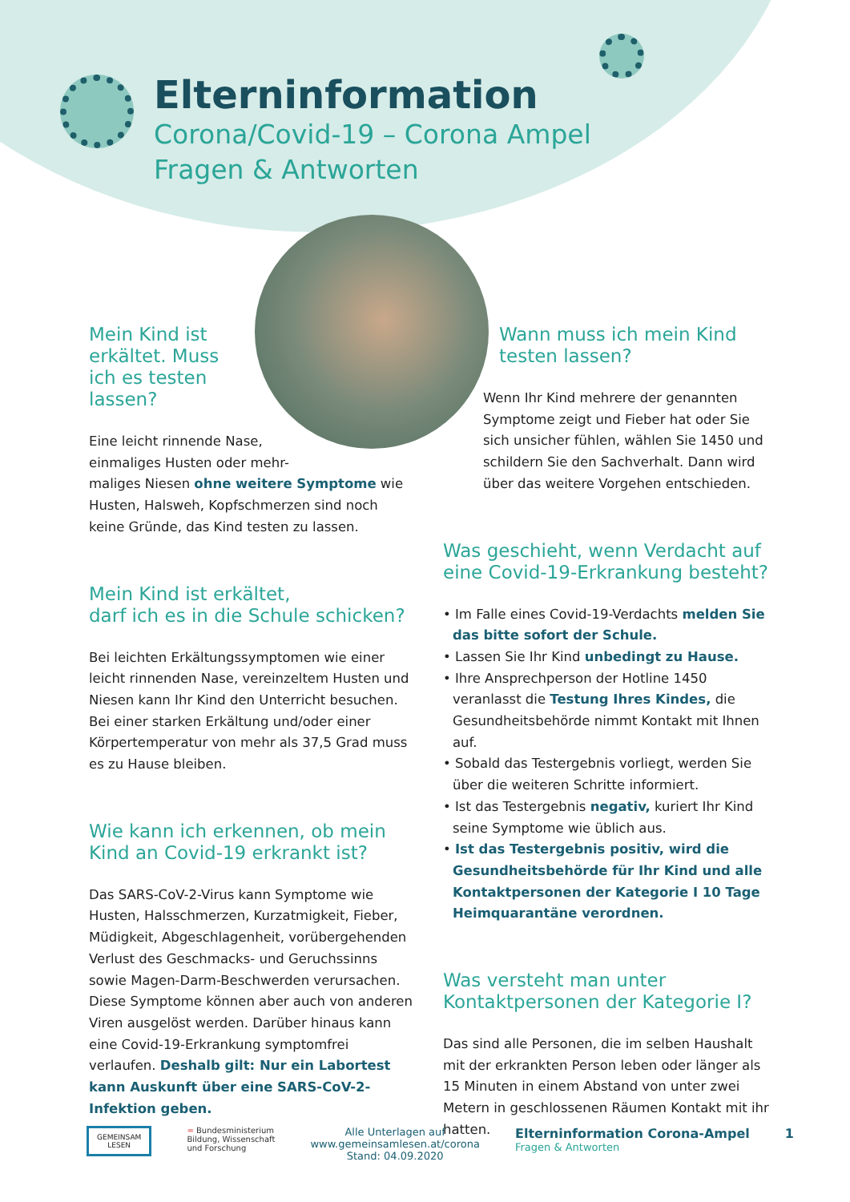Elterninformation
Corona/Covid-19 – Corona Ampel
Fragen & Antworten
Mein Kind ist erkältet. Muss ich es testen lassen?
Eine leicht rinnende Nase,
einmaliges Husten oder mehr-
maliges Niesen ohne weitere Symptome wie Husten, Halsweh, Kopfschmerzen sind noch keine Gründe, das Kind testen zu lassen.
Mein Kind ist erkältet,
darf ich es in die Schule schicken?
Bei leichten Erkältungssymptomen wie einer leicht rinnenden Nase, vereinzeltem Husten und Niesen kann Ihr Kind den Unterricht besuchen. Bei einer starken Erkältung und/oder einer Körpertemperatur von mehr als 37,5 Grad muss es zu Hause bleiben.
Wie kann ich erkennen, ob mein Kind an Covid-19 erkrankt ist?
Das SARS-CoV-2-Virus kann Symptome wie Husten, Halsschmerzen, Kurzatmigkeit, Fieber, Müdigkeit, Abgeschlagenheit, vorübergehenden Verlust des Geschmacks- und Geruchssinns sowie Magen-Darm-Beschwerden verursachen. Diese Symptome können aber auch von anderen Viren ausgelöst werden. Darüber hinaus kann eine Covid-19-Erkrankung symptomfrei verlaufen. Deshalb gilt: Nur ein Labortest kann Auskunft über eine SARS-CoV-2-Infektion geben.
Wann muss ich mein Kind testen lassen?
Wenn Ihr Kind mehrere der genannten Symptome zeigt und Fieber hat oder Sie sich unsicher fühlen, wählen Sie 1450 und schildern Sie den Sachverhalt. Dann wird über das weitere Vorgehen entschieden.
Was geschieht, wenn Verdacht auf eine Covid-19-Erkrankung besteht?
• Im Falle eines Covid-19-Verdachts melden Sie das bitte sofort der Schule.
• Lassen Sie Ihr Kind unbedingt zu Hause.
• Ihre Ansprechperson der Hotline 1450 veranlasst die Testung Ihres Kindes, die Gesundheitsbehörde nimmt Kontakt mit Ihnen auf.
• Sobald das Testergebnis vorliegt, werden Sie über die weiteren Schritte informiert.
• Ist das Testergebnis negativ, kuriert Ihr Kind seine Symptome wie üblich aus.
• Ist das Testergebnis positiv, wird die Gesundheitsbehörde für Ihr Kind und alle Kontaktpersonen der Kategorie I 10 Tage Heimquarantäne verordnen.
Was versteht man unter Kontaktpersonen der Kategorie I?
Das sind alle Personen, die im selben Haushalt mit der erkrankten Person leben oder länger als 15 Minuten in einem Abstand von unter zwei Metern in geschlossenen Räumen Kontakt mit ihr hatten.
GEMEINSAM
LESEN
= Bundesministerium
Bildung, Wissenschaft
und Forschung
Alle Unterlagen auf
www.gemeinsamlesen.at/corona
Stand: 04.09.2020
Elterninformation Corona-Ampel
Fragen & Antworten
1